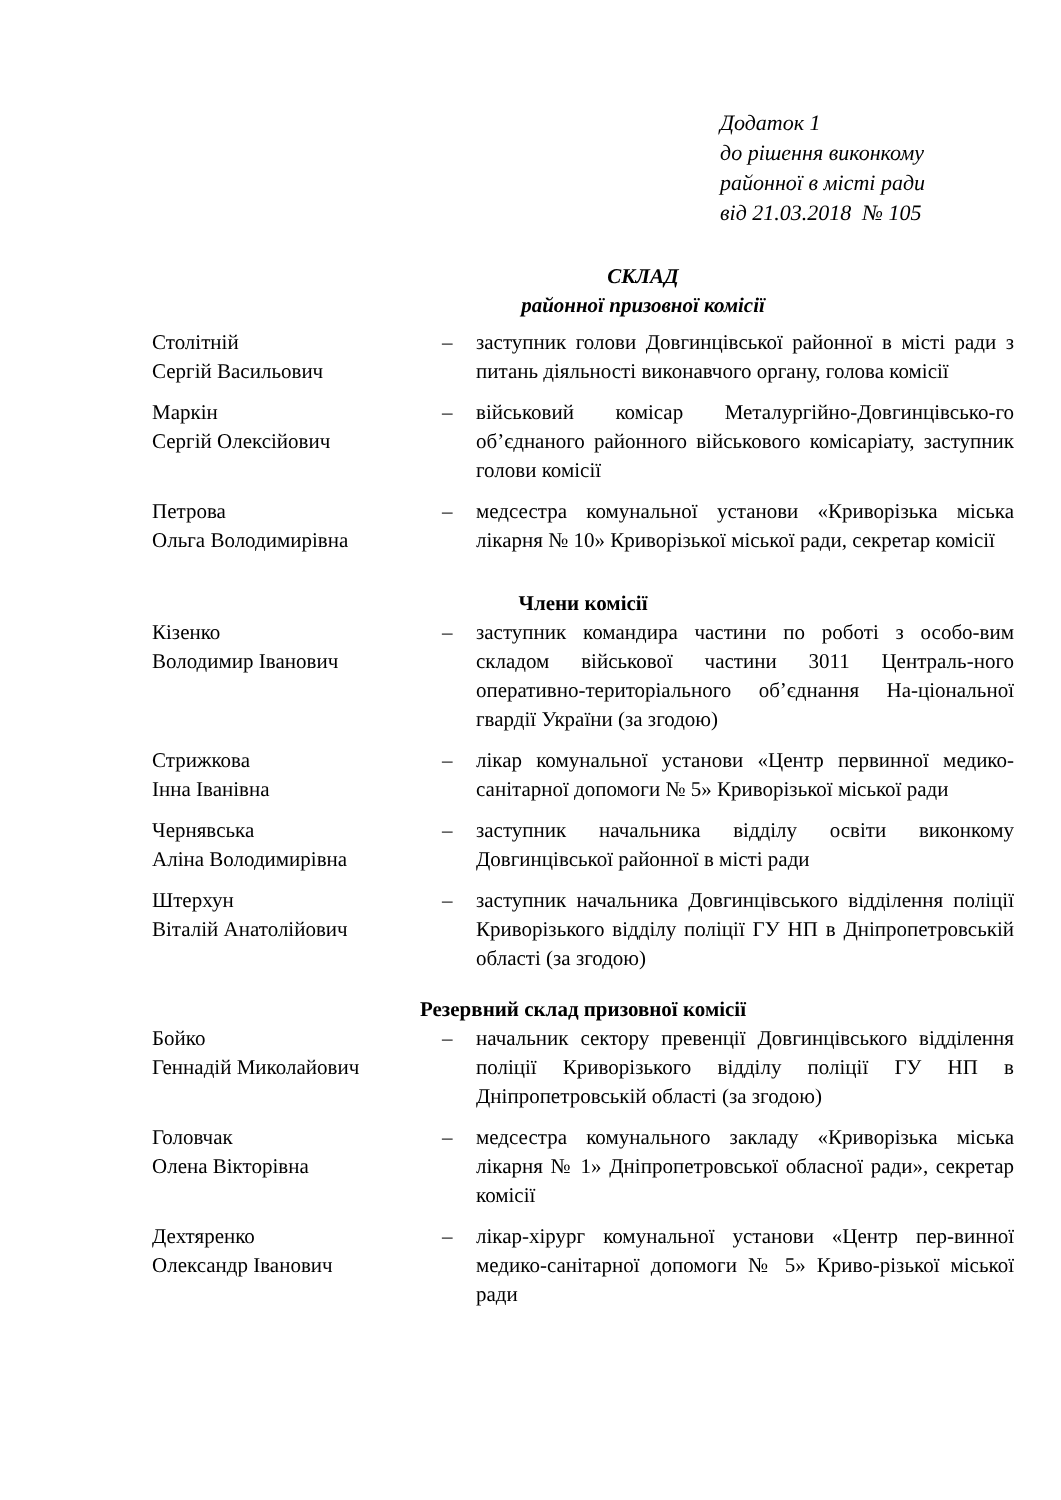Додаток 1
до рішення виконкому
районної в місті ради
від 21.03.2018 № 105
СКЛАД
районної призовної комісії
| Столітній Сергій Васильович | – | заступник голови Довгинцівської районної в місті ради з питань діяльності виконавчого органу, голова комісії |
| Маркін Сергій Олексійович | – | військовий комісар Металургійно-Довгинцівсько-го об’єднаного районного військового комісаріату, заступник голови комісії |
| Петрова Ольга Володимирівна | – | медсестра комунальної установи «Криворізька міська лікарня № 10» Криворізької міської ради, секретар комісії |
Члени комісії
| Кізенко Володимир Іванович | – | заступник командира частини по роботі з особо-вим складом військової частини 3011 Централь-ного оперативно-територіального об’єднання На-ціональної гвардії України (за згодою) |
| Стрижкова Інна Іванівна | – | лікар комунальної установи «Центр первинної медико-санітарної допомоги № 5» Криворізької міської ради |
| Чернявська Аліна Володимирівна | – | заступник начальника відділу освіти виконкому Довгинцівської районної в місті ради |
| Штерхун Віталій Анатолійович | – | заступник начальника Довгинцівського відділення поліції Криворізького відділу поліції ГУ НП в Дніпропетровській області (за згодою) |
Резервний склад призовної комісії
| Бойко Геннадій Миколайович | – | начальник сектору превенції Довгинцівського відділення поліції Криворізького відділу поліції ГУ НП в Дніпропетровській області (за згодою) |
| Головчак Олена Вікторівна | – | медсестра комунального закладу «Криворізька міська лікарня № 1» Дніпропетровської обласної ради», секретар комісії |
| Дехтяренко Олександр Іванович | – | лікар-хірург комунальної установи «Центр пер-винної медико-санітарної допомоги № 5» Криво-різької міської ради |